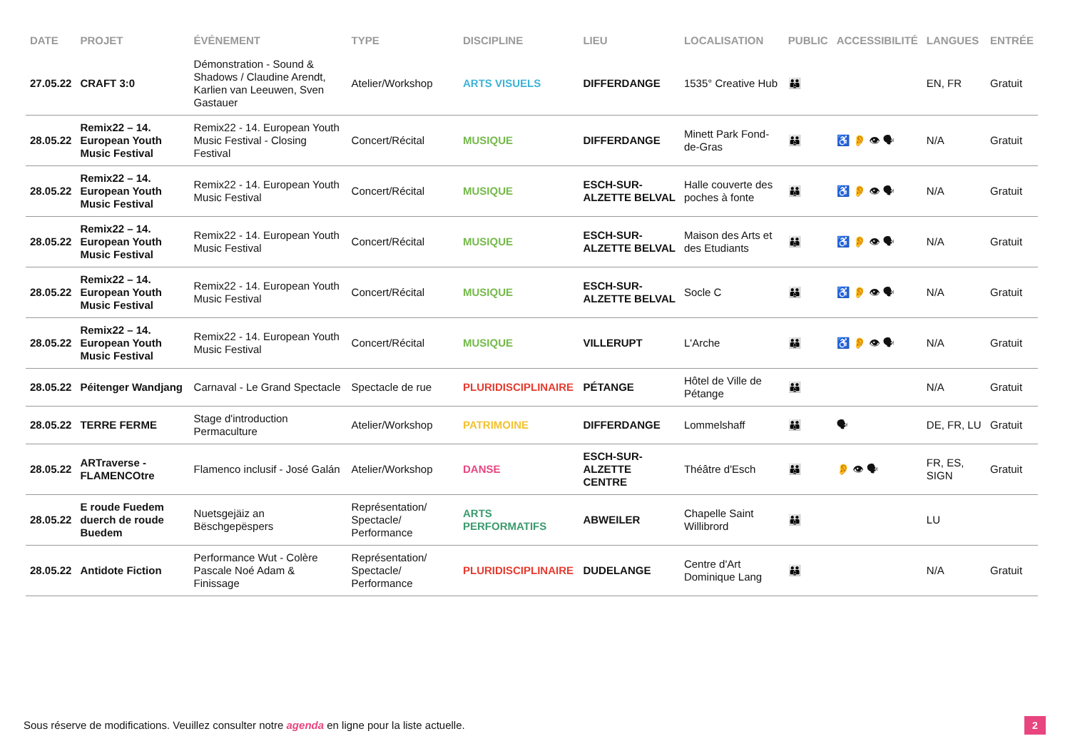| DATE | PROJET | ÉVÉNEMENT | TYPE | DISCIPLINE | LIEU | LOCALISATION | PUBLIC | ACCESSIBILITÉ | LANGUES | ENTRÉE |
| --- | --- | --- | --- | --- | --- | --- | --- | --- | --- | --- |
| 27.05.22 | CRAFT 3:0 | Démonstration - Sound & Shadows / Claudine Arendt, Karlien van Leeuwen, Sven Gastauer | Atelier/Workshop | ARTS VISUELS | DIFFERDANGE | 1535° Creative Hub | 👪 | | EN, FR | Gratuit |
| 28.05.22 | Remix22 – 14. European Youth Music Festival | Remix22 - 14. European Youth Music Festival - Closing Festival | Concert/Récital | MUSIQUE | DIFFERDANGE | Minett Park Fond-de-Gras | 👪 | ♿ 👂 👁 🗣 | N/A | Gratuit |
| 28.05.22 | Remix22 – 14. European Youth Music Festival | Remix22 - 14. European Youth Music Festival | Concert/Récital | MUSIQUE | ESCH-SUR-ALZETTE BELVAL | Halle couverte des poches à fonte | 👪 | ♿ 👂 👁 🗣 | N/A | Gratuit |
| 28.05.22 | Remix22 – 14. European Youth Music Festival | Remix22 - 14. European Youth Music Festival | Concert/Récital | MUSIQUE | ESCH-SUR-ALZETTE BELVAL | Maison des Arts et des Etudiants | 👪 | ♿ 👂 👁 🗣 | N/A | Gratuit |
| 28.05.22 | Remix22 – 14. European Youth Music Festival | Remix22 - 14. European Youth Music Festival | Concert/Récital | MUSIQUE | ESCH-SUR-ALZETTE BELVAL | Socle C | 👪 | ♿ 👂 👁 🗣 | N/A | Gratuit |
| 28.05.22 | Remix22 – 14. European Youth Music Festival | Remix22 - 14. European Youth Music Festival | Concert/Récital | MUSIQUE | VILLERUPT | L'Arche | 👪 | ♿ 👂 👁 🗣 | N/A | Gratuit |
| 28.05.22 | Péitenger Wandjang | Carnaval - Le Grand Spectacle | Spectacle de rue | PLURIDISCIPLINAIRE | PÉTANGE | Hôtel de Ville de Pétange | 👪 | | N/A | Gratuit |
| 28.05.22 | TERRE FERME | Stage d'introduction Permaculture | Atelier/Workshop | PATRIMOINE | DIFFERDANGE | Lommelshaff | 👪 | 🗣 | DE, FR, LU | Gratuit |
| 28.05.22 | ARTraverse - FLAMENCOtre | Flamenco inclusif - José Galán | Atelier/Workshop | DANSE | ESCH-SUR-ALZETTE CENTRE | Théâtre d'Esch | 👪 | 👂 👁 🗣 | FR, ES, SIGN | Gratuit |
| 28.05.22 | E roude Fuedem duerch de roude Buedem | Nuetsgejäiz an Bëschgepëspers | Représentation/ Spectacle/ Performance | ARTS PERFORMATIFS | ABWEILER | Chapelle Saint Willibrord | 👪 | | LU | |
| 28.05.22 | Antidote Fiction | Performance Wut - Colère Pascale Noé Adam & Finissage | Représentation/ Spectacle/ Performance | PLURIDISCIPLINAIRE | DUDELANGE | Centre d'Art Dominique Lang | 👪 | | N/A | Gratuit |
Sous réserve de modifications. Veuillez consulter notre agenda en ligne pour la liste actuelle.
2